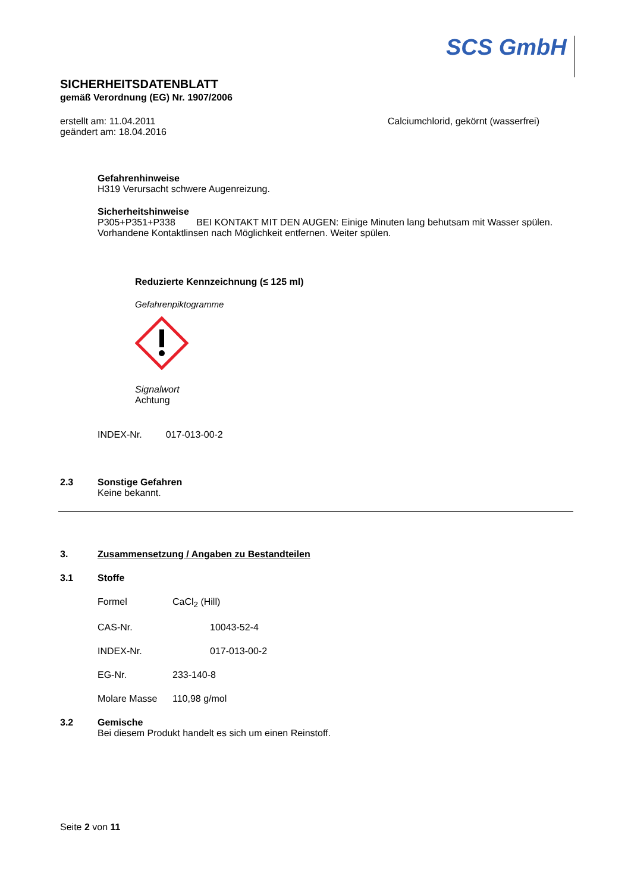SCS GmbH
SICHERHEITSDATENBLATT
gemäß Verordnung (EG) Nr. 1907/2006
erstellt am: 11.04.2011
geändert am: 18.04.2016
Calciumchlorid, gekörnt (wasserfrei)
Gefahrenhinweise
H319 Verursacht schwere Augenreizung.
Sicherheitshinweise
P305+P351+P338 BEI KONTAKT MIT DEN AUGEN: Einige Minuten lang behutsam mit Wasser spülen. Vorhandene Kontaktlinsen nach Möglichkeit entfernen. Weiter spülen.
Reduzierte Kennzeichnung (≤ 125 ml)
Gefahrenpiktogramme
Signalwort
Achtung
INDEX-Nr. 017-013-00-2
2.3 Sonstige Gefahren
Keine bekannt.
3. Zusammensetzung / Angaben zu Bestandteilen
3.1 Stoffe
Formel CaCl<sub>2</sub> (Hill)
CAS-Nr. 10043-52-4
INDEX-Nr. 017-013-00-2
EG-Nr. 233-140-8
Molare Masse 110,98 g/mol
3.2 Gemische
Bei diesem Produkt handelt es sich um einen Reinstoff.
Seite 2 von 11